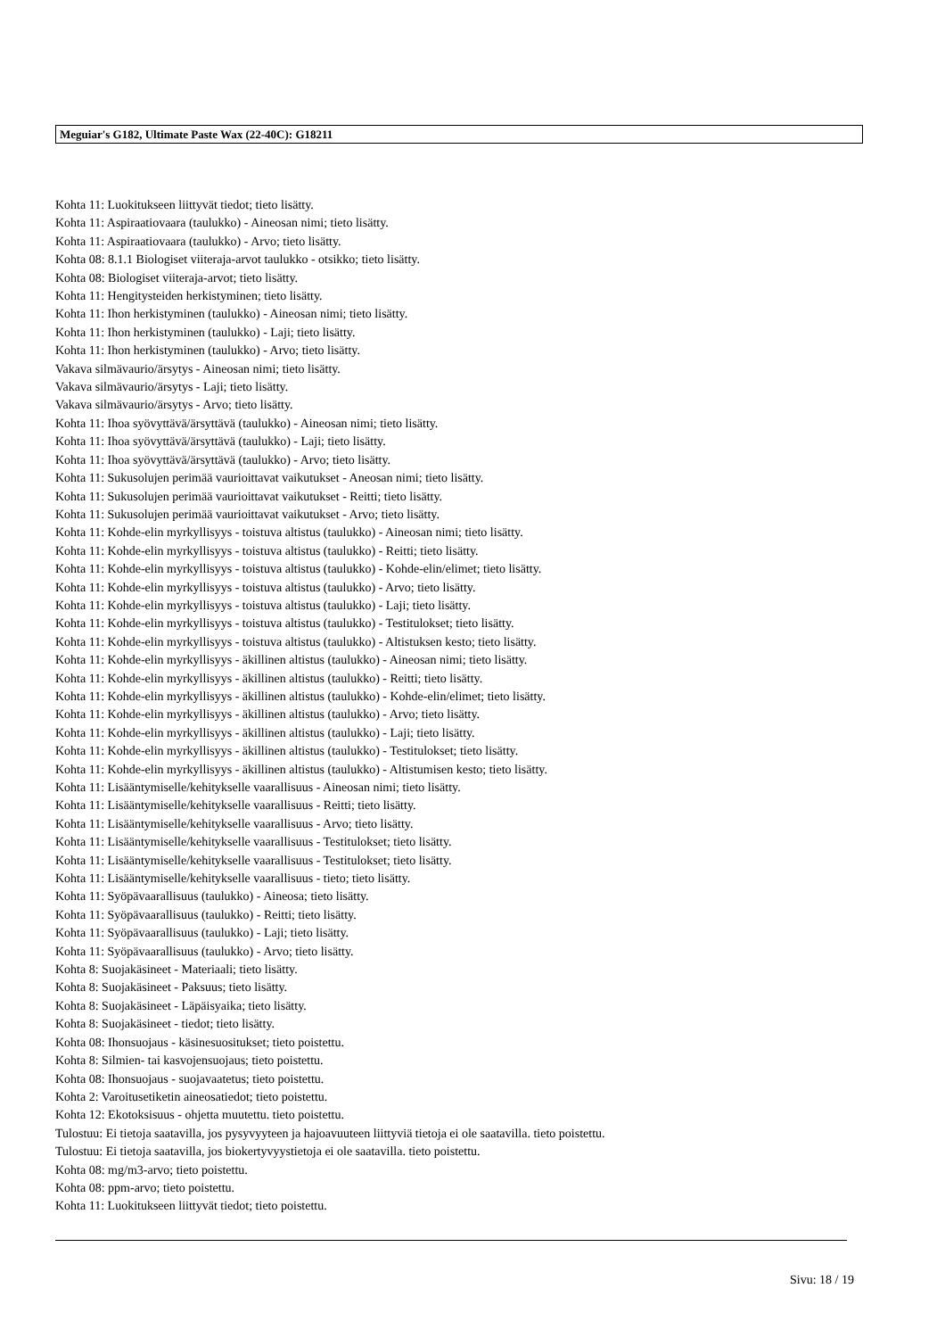Meguiar's G182, Ultimate Paste Wax (22-40C): G18211
Kohta 11: Luokitukseen liittyvät tiedot; tieto lisätty.
Kohta 11: Aspiraatiovaara (taulukko) - Aineosan nimi; tieto lisätty.
Kohta 11: Aspiraatiovaara (taulukko) - Arvo; tieto lisätty.
Kohta 08: 8.1.1 Biologiset viiteraja-arvot taulukko - otsikko; tieto lisätty.
Kohta 08: Biologiset viiteraja-arvot; tieto lisätty.
Kohta 11: Hengitysteiden herkistyminen; tieto lisätty.
Kohta 11: Ihon herkistyminen (taulukko) - Aineosan nimi; tieto lisätty.
Kohta 11: Ihon herkistyminen (taulukko) - Laji; tieto lisätty.
Kohta 11: Ihon herkistyminen (taulukko) - Arvo; tieto lisätty.
Vakava silmävaurio/ärsytys - Aineosan nimi; tieto lisätty.
Vakava silmävaurio/ärsytys - Laji; tieto lisätty.
Vakava silmävaurio/ärsytys - Arvo; tieto lisätty.
Kohta 11: Ihoa syövyttävä/ärsyttävä (taulukko) - Aineosan nimi; tieto lisätty.
Kohta 11: Ihoa syövyttävä/ärsyttävä (taulukko) - Laji; tieto lisätty.
Kohta 11: Ihoa syövyttävä/ärsyttävä (taulukko) - Arvo; tieto lisätty.
Kohta 11: Sukusolujen perimää vaurioittavat vaikutukset - Aneosan nimi; tieto lisätty.
Kohta 11: Sukusolujen perimää vaurioittavat vaikutukset - Reitti; tieto lisätty.
Kohta 11: Sukusolujen perimää vaurioittavat vaikutukset - Arvo; tieto lisätty.
Kohta 11: Kohde-elin myrkyllisyys - toistuva altistus (taulukko) - Aineosan nimi; tieto lisätty.
Kohta 11: Kohde-elin myrkyllisyys - toistuva altistus (taulukko) - Reitti; tieto lisätty.
Kohta 11: Kohde-elin myrkyllisyys - toistuva altistus (taulukko) - Kohde-elin/elimet; tieto lisätty.
Kohta 11: Kohde-elin myrkyllisyys - toistuva altistus (taulukko) - Arvo; tieto lisätty.
Kohta 11: Kohde-elin myrkyllisyys - toistuva altistus (taulukko) - Laji; tieto lisätty.
Kohta 11: Kohde-elin myrkyllisyys - toistuva altistus (taulukko) - Testitulokset; tieto lisätty.
Kohta 11: Kohde-elin myrkyllisyys - toistuva altistus (taulukko) - Altistuksen kesto; tieto lisätty.
Kohta 11: Kohde-elin myrkyllisyys - äkillinen altistus (taulukko) - Aineosan nimi; tieto lisätty.
Kohta 11: Kohde-elin myrkyllisyys - äkillinen altistus (taulukko) - Reitti; tieto lisätty.
Kohta 11: Kohde-elin myrkyllisyys - äkillinen altistus (taulukko) - Kohde-elin/elimet; tieto lisätty.
Kohta 11: Kohde-elin myrkyllisyys - äkillinen altistus (taulukko) - Arvo; tieto lisätty.
Kohta 11: Kohde-elin myrkyllisyys - äkillinen altistus (taulukko) - Laji; tieto lisätty.
Kohta 11: Kohde-elin myrkyllisyys - äkillinen altistus (taulukko) - Testitulokset; tieto lisätty.
Kohta 11: Kohde-elin myrkyllisyys - äkillinen altistus (taulukko) - Altistumisen kesto; tieto lisätty.
Kohta 11: Lisääntymiselle/kehitykselle vaarallisuus - Aineosan nimi; tieto lisätty.
Kohta 11: Lisääntymiselle/kehitykselle vaarallisuus - Reitti; tieto lisätty.
Kohta 11: Lisääntymiselle/kehitykselle vaarallisuus - Arvo; tieto lisätty.
Kohta 11: Lisääntymiselle/kehitykselle vaarallisuus - Testitulokset; tieto lisätty.
Kohta 11: Lisääntymiselle/kehitykselle vaarallisuus - Testitulokset; tieto lisätty.
Kohta 11: Lisääntymiselle/kehitykselle vaarallisuus - tieto; tieto lisätty.
Kohta 11: Syöpävaarallisuus (taulukko) - Aineosa; tieto lisätty.
Kohta 11: Syöpävaarallisuus (taulukko) - Reitti; tieto lisätty.
Kohta 11: Syöpävaarallisuus (taulukko) - Laji; tieto lisätty.
Kohta 11: Syöpävaarallisuus (taulukko) - Arvo; tieto lisätty.
Kohta 8: Suojakäsineet - Materiaali; tieto lisätty.
Kohta 8: Suojakäsineet - Paksuus; tieto lisätty.
Kohta 8: Suojakäsineet - Läpäisyaika; tieto lisätty.
Kohta 8: Suojakäsineet - tiedot; tieto lisätty.
Kohta 08: Ihonsuojaus - käsinesuositukset; tieto poistettu.
Kohta 8: Silmien- tai kasvojensuojaus; tieto poistettu.
Kohta 08: Ihonsuojaus - suojavaatetus; tieto poistettu.
Kohta 2: Varoitusetiketin aineosatiedot; tieto poistettu.
Kohta 12: Ekotoksisuus - ohjetta muutettu. tieto poistettu.
Tulostuu: Ei tietoja saatavilla, jos pysyvyyteen ja hajoavuuteen liittyviä tietoja ei ole saatavilla. tieto poistettu.
Tulostuu: Ei tietoja saatavilla, jos biokertyvyystietoja ei ole saatavilla. tieto poistettu.
Kohta 08: mg/m3-arvo; tieto poistettu.
Kohta 08: ppm-arvo; tieto poistettu.
Kohta 11: Luokitukseen liittyvät tiedot; tieto poistettu.
Sivu: 18 / 19